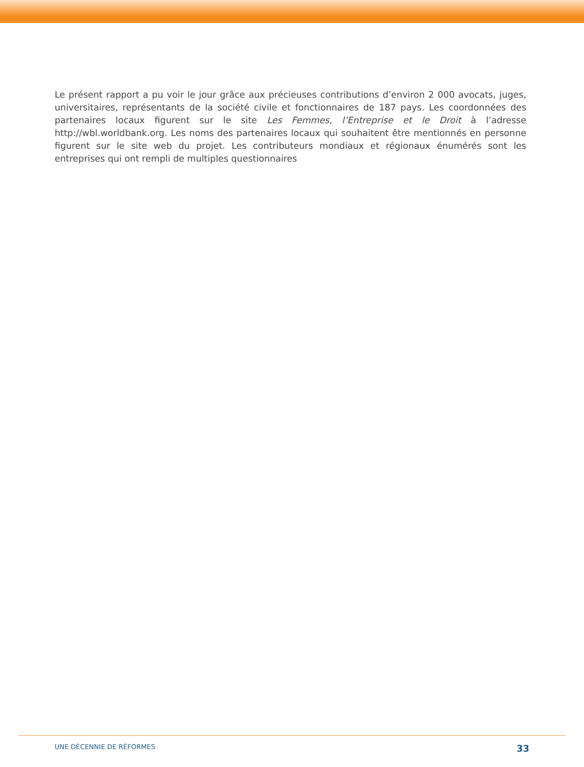Le présent rapport a pu voir le jour grâce aux précieuses contributions d’environ 2 000 avocats, juges, universitaires, représentants de la société civile et fonctionnaires de 187 pays. Les coordonnées des partenaires locaux figurent sur le site Les Femmes, l’Entreprise et le Droit à l’adresse http://wbl.worldbank.org. Les noms des partenaires locaux qui souhaitent être mentionnés en personne figurent sur le site web du projet. Les contributeurs mondiaux et régionaux énumérés sont les entreprises qui ont rempli de multiples questionnaires
UNE DÉCENNIE DE RÉFORMES 33